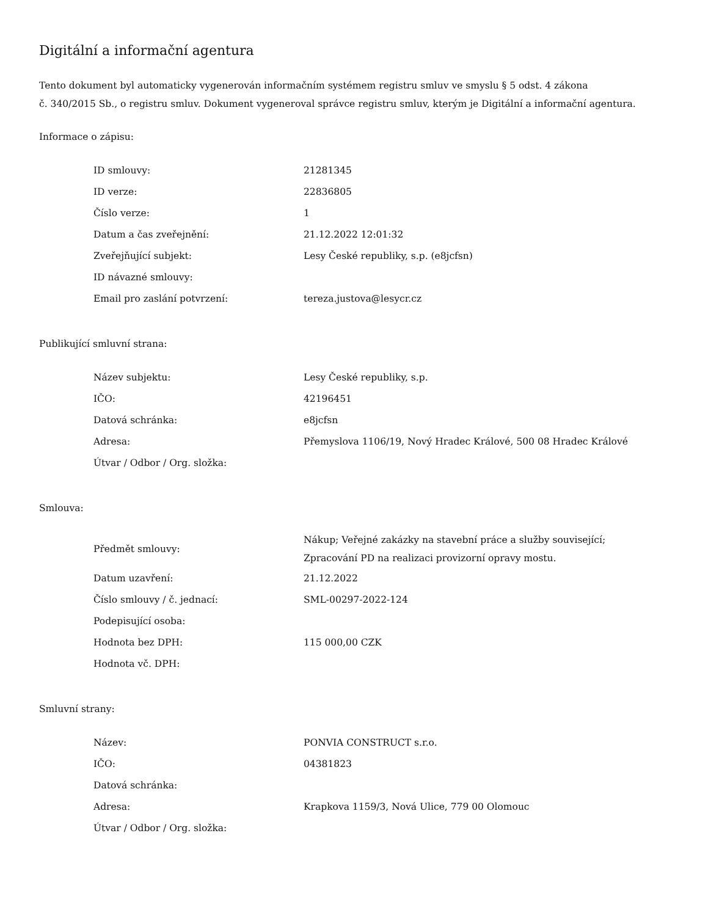Digitální a informační agentura
Tento dokument byl automaticky vygenerován informačním systémem registru smluv ve smyslu § 5 odst. 4 zákona
č. 340/2015 Sb., o registru smluv. Dokument vygeneroval správce registru smluv, kterým je Digitální a informační agentura.
Informace o zápisu:
| ID smlouvy: | 21281345 |
| ID verze: | 22836805 |
| Číslo verze: | 1 |
| Datum a čas zveřejnění: | 21.12.2022 12:01:32 |
| Zveřejňující subjekt: | Lesy České republiky, s.p. (e8jcfsn) |
| ID návazné smlouvy: | |
| Email pro zaslání potvrzení: | tereza.justova@lesycr.cz |
Publikující smluvní strana:
| Název subjektu: | Lesy České republiky, s.p. |
| IČO: | 42196451 |
| Datová schránka: | e8jcfsn |
| Adresa: | Přemyslova 1106/19, Nový Hradec Králové, 500 08 Hradec Králové |
| Útvar / Odbor / Org. složka: | |
Smlouva:
| Předmět smlouvy: | Nákup; Veřejné zakázky na stavební práce a služby související; Zpracování PD na realizaci provizorní opravy mostu. |
| Datum uzavření: | 21.12.2022 |
| Číslo smlouvy / č. jednací: | SML-00297-2022-124 |
| Podepisující osoba: | |
| Hodnota bez DPH: | 115 000,00 CZK |
| Hodnota vč. DPH: | |
Smluvní strany:
| Název: | PONVIA CONSTRUCT s.r.o. |
| IČO: | 04381823 |
| Datová schránka: | |
| Adresa: | Krapkova 1159/3, Nová Ulice, 779 00 Olomouc |
| Útvar / Odbor / Org. složka: | |